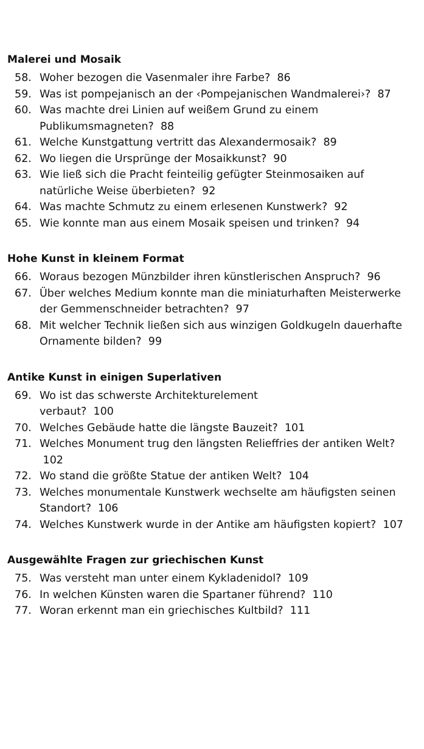Malerei und Mosaik
58. Woher bezogen die Vasenmaler ihre Farbe? 86
59. Was ist pompejanisch an der ‹Pompejanischen Wandmalerei›? 87
60. Was machte drei Linien auf weißem Grund zu einem Publikumsmagneten? 88
61. Welche Kunstgattung vertritt das Alexandermosaik? 89
62. Wo liegen die Ursprünge der Mosaikkunst? 90
63. Wie ließ sich die Pracht feinteilig gefügter Steinmosaiken auf natürliche Weise überbieten? 92
64. Was machte Schmutz zu einem erlesenen Kunstwerk? 92
65. Wie konnte man aus einem Mosaik speisen und trinken? 94
Hohe Kunst in kleinem Format
66. Woraus bezogen Münzbilder ihren künstlerischen Anspruch? 96
67. Über welches Medium konnte man die miniaturhaften Meisterwerke der Gemmenschneider betrachten? 97
68. Mit welcher Technik ließen sich aus winzigen Goldkugeln dauerhafte Ornamente bilden? 99
Antike Kunst in einigen Superlativen
69. Wo ist das schwerste Architekturelement
verbaut? 100
70. Welches Gebäude hatte die längste Bauzeit? 101
71. Welches Monument trug den längsten Relieffries der antiken Welt? 102
72. Wo stand die größte Statue der antiken Welt? 104
73. Welches monumentale Kunstwerk wechselte am häufigsten seinen Standort? 106
74. Welches Kunstwerk wurde in der Antike am häufigsten kopiert? 107
Ausgewählte Fragen zur griechischen Kunst
75. Was versteht man unter einem Kykladenidol? 109
76. In welchen Künsten waren die Spartaner führend? 110
77. Woran erkennt man ein griechisches Kultbild? 111